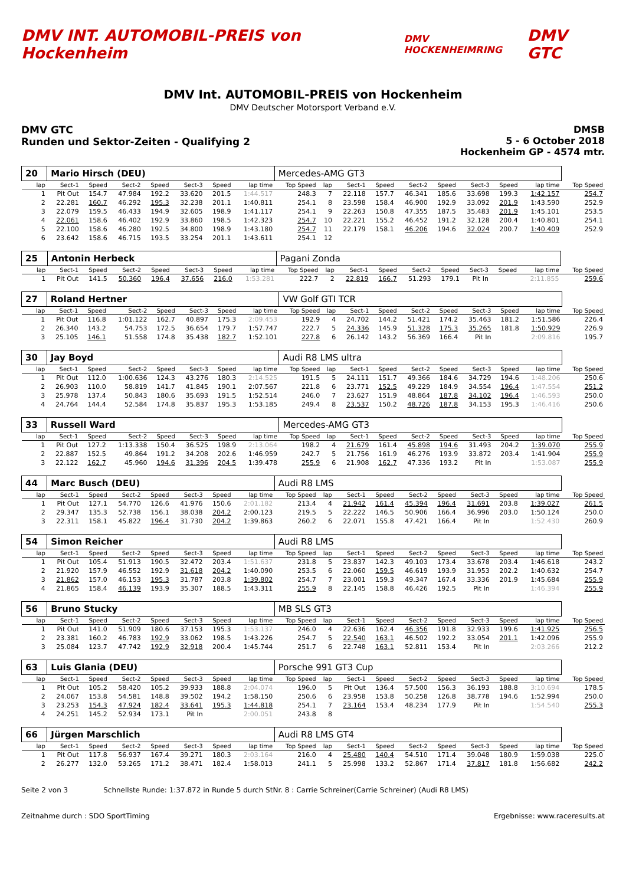DMV INT. AUTOMOBIL-PREIS von Hockenheim
DMV HOCKENHEIMRING
DMV GTC
DMV Int. AUTOMOBIL-PREIS von Hockenheim
DMV Deutscher Motorsport Verband e.V.
DMV GTC
Runden und Sektor-Zeiten - Qualifying 2
DMSB
5 - 6 October 2018
Hockenheim GP - 4574 mtr.
| 20 | Mario Hirsch (DEU) | | | | | | | Mercedes-AMG GT3 | | | | | | | | | |
| lap | Sect-1 | Speed | Sect-2 | Speed | Sect-3 | Speed | lap time | Top Speed | lap | Sect-1 | Speed | Sect-2 | Speed | Sect-3 | Speed | lap time | Top Speed |
| 1 | Pit Out | 154.7 | 47.984 | 192.2 | 33.620 | 201.5 | 1:44.517 | 248.3 | 7 | 22.118 | 157.7 | 46.341 | 185.6 | 33.698 | 199.3 | 1:42.157 | 254.7 |
| 2 | 22.281 | 160.7 | 46.292 | 195.3 | 32.238 | 201.1 | 1:40.811 | 254.1 | 8 | 23.598 | 158.4 | 46.900 | 192.9 | 33.092 | 201.9 | 1:43.590 | 252.9 |
| 3 | 22.079 | 159.5 | 46.433 | 194.9 | 32.605 | 198.9 | 1:41.117 | 254.1 | 9 | 22.263 | 150.8 | 47.355 | 187.5 | 35.483 | 201.9 | 1:45.101 | 253.5 |
| 4 | 22.061 | 158.6 | 46.402 | 192.9 | 33.860 | 198.5 | 1:42.323 | 254.7 | 10 | 22.221 | 155.2 | 46.452 | 191.2 | 32.128 | 200.4 | 1:40.801 | 254.1 |
| 5 | 22.100 | 158.6 | 46.280 | 192.5 | 34.800 | 198.9 | 1:43.180 | 254.7 | 11 | 22.179 | 158.1 | 46.206 | 194.6 | 32.024 | 200.7 | 1:40.409 | 252.9 |
| 6 | 23.642 | 158.6 | 46.715 | 193.5 | 33.254 | 201.1 | 1:43.611 | 254.1 | 12 | | | | | | | | |
| 25 | Antonin Herbeck | | | | | | | Pagani Zonda | | | | | | | | | |
| lap | Sect-1 | Speed | Sect-2 | Speed | Sect-3 | Speed | lap time | Top Speed | lap | Sect-1 | Speed | Sect-2 | Speed | Sect-3 | Speed | lap time | Top Speed |
| 1 | Pit Out | 141.5 | 50.360 | 196.4 | 37.656 | 216.0 | 1:53.281 | 222.7 | 2 | 22.819 | 166.7 | 51.293 | 179.1 | Pit In | | 2:11.855 | 259.6 |
| 27 | Roland Hertner | | | | | | | VW Golf GTI TCR | | | | | | | | | |
| lap | Sect-1 | Speed | Sect-2 | Speed | Sect-3 | Speed | lap time | Top Speed | lap | Sect-1 | Speed | Sect-2 | Speed | Sect-3 | Speed | lap time | Top Speed |
| 1 | Pit Out | 116.8 | 1:01.122 | 162.7 | 40.897 | 175.3 | 2:09.453 | 192.9 | 4 | 24.702 | 144.2 | 51.421 | 174.2 | 35.463 | 181.2 | 1:51.586 | 226.4 |
| 2 | 26.340 | 143.2 | 54.753 | 172.5 | 36.654 | 179.7 | 1:57.747 | 222.7 | 5 | 24.336 | 145.9 | 51.328 | 175.3 | 35.265 | 181.8 | 1:50.929 | 226.9 |
| 3 | 25.105 | 146.1 | 51.558 | 174.8 | 35.438 | 182.7 | 1:52.101 | 227.8 | 6 | 26.142 | 143.2 | 56.369 | 166.4 | Pit In | | 2:09.816 | 195.7 |
| 30 | Jay Boyd | | | | | | | Audi R8 LMS ultra | | | | | | | | | |
| lap | Sect-1 | Speed | Sect-2 | Speed | Sect-3 | Speed | lap time | Top Speed | lap | Sect-1 | Speed | Sect-2 | Speed | Sect-3 | Speed | lap time | Top Speed |
| 1 | Pit Out | 112.0 | 1:00.636 | 124.3 | 43.276 | 180.3 | 2:14.525 | 191.5 | 5 | 24.111 | 151.7 | 49.366 | 184.6 | 34.729 | 194.6 | 1:48.206 | 250.6 |
| 2 | 26.903 | 110.0 | 58.819 | 141.7 | 41.845 | 190.1 | 2:07.567 | 221.8 | 6 | 23.771 | 152.5 | 49.229 | 184.9 | 34.554 | 196.4 | 1:47.554 | 251.2 |
| 3 | 25.978 | 137.4 | 50.843 | 180.6 | 35.693 | 191.5 | 1:52.514 | 246.0 | 7 | 23.627 | 151.9 | 48.864 | 187.8 | 34.102 | 196.4 | 1:46.593 | 250.0 |
| 4 | 24.764 | 144.4 | 52.584 | 174.8 | 35.837 | 195.3 | 1:53.185 | 249.4 | 8 | 23.537 | 150.2 | 48.726 | 187.8 | 34.153 | 195.3 | 1:46.416 | 250.6 |
| 33 | Russell Ward | | | | | | | Mercedes-AMG GT3 | | | | | | | | | |
| lap | Sect-1 | Speed | Sect-2 | Speed | Sect-3 | Speed | lap time | Top Speed | lap | Sect-1 | Speed | Sect-2 | Speed | Sect-3 | Speed | lap time | Top Speed |
| 1 | Pit Out | 127.2 | 1:13.338 | 150.4 | 36.525 | 198.9 | 2:13.064 | 198.2 | 4 | 21.679 | 161.4 | 45.898 | 194.6 | 31.493 | 204.2 | 1:39.070 | 255.9 |
| 2 | 22.887 | 152.5 | 49.864 | 191.2 | 34.208 | 202.6 | 1:46.959 | 242.7 | 5 | 21.756 | 161.9 | 46.276 | 193.9 | 33.872 | 203.4 | 1:41.904 | 255.9 |
| 3 | 22.122 | 162.7 | 45.960 | 194.6 | 31.396 | 204.5 | 1:39.478 | 255.9 | 6 | 21.908 | 162.7 | 47.336 | 193.2 | Pit In | | 1:53.087 | 255.9 |
| 44 | Marc Busch (DEU) | | | | | | | Audi R8 LMS | | | | | | | | | |
| lap | Sect-1 | Speed | Sect-2 | Speed | Sect-3 | Speed | lap time | Top Speed | lap | Sect-1 | Speed | Sect-2 | Speed | Sect-3 | Speed | lap time | Top Speed |
| 1 | Pit Out | 127.1 | 54.770 | 126.6 | 41.976 | 150.6 | 2:01.182 | 213.4 | 4 | 21.942 | 161.4 | 45.394 | 196.4 | 31.691 | 203.8 | 1:39.027 | 261.5 |
| 2 | 29.347 | 135.3 | 52.738 | 156.1 | 38.038 | 204.2 | 2:00.123 | 219.5 | 5 | 22.222 | 146.5 | 50.906 | 166.4 | 36.996 | 203.0 | 1:50.124 | 250.0 |
| 3 | 22.311 | 158.1 | 45.822 | 196.4 | 31.730 | 204.2 | 1:39.863 | 260.2 | 6 | 22.071 | 155.8 | 47.421 | 166.4 | Pit In | | 1:52.430 | 260.9 |
| 54 | Simon Reicher | | | | | | | Audi R8 LMS | | | | | | | | | |
| lap | Sect-1 | Speed | Sect-2 | Speed | Sect-3 | Speed | lap time | Top Speed | lap | Sect-1 | Speed | Sect-2 | Speed | Sect-3 | Speed | lap time | Top Speed |
| 1 | Pit Out | 105.4 | 51.913 | 190.5 | 32.472 | 203.4 | 1:51.637 | 231.8 | 5 | 23.837 | 142.3 | 49.103 | 173.4 | 33.678 | 203.4 | 1:46.618 | 243.2 |
| 2 | 21.920 | 157.9 | 46.552 | 192.9 | 31.618 | 204.2 | 1:40.090 | 253.5 | 6 | 22.060 | 159.5 | 46.619 | 193.9 | 31.953 | 202.2 | 1:40.632 | 254.7 |
| 3 | 21.862 | 157.0 | 46.153 | 195.3 | 31.787 | 203.8 | 1:39.802 | 254.7 | 7 | 23.001 | 159.3 | 49.347 | 167.4 | 33.336 | 201.9 | 1:45.684 | 255.9 |
| 4 | 21.865 | 158.4 | 46.139 | 193.9 | 35.307 | 188.5 | 1:43.311 | 255.9 | 8 | 22.145 | 158.8 | 46.426 | 192.5 | Pit In | | 1:46.394 | 255.9 |
| 56 | Bruno Stucky | | | | | | | MB SLS GT3 | | | | | | | | | |
| lap | Sect-1 | Speed | Sect-2 | Speed | Sect-3 | Speed | lap time | Top Speed | lap | Sect-1 | Speed | Sect-2 | Speed | Sect-3 | Speed | lap time | Top Speed |
| 1 | Pit Out | 141.0 | 51.909 | 180.6 | 37.153 | 195.3 | 1:53.137 | 246.0 | 4 | 22.636 | 162.4 | 46.356 | 191.8 | 32.933 | 199.6 | 1:41.925 | 256.5 |
| 2 | 23.381 | 160.2 | 46.783 | 192.9 | 33.062 | 198.5 | 1:43.226 | 254.7 | 5 | 22.540 | 163.1 | 46.502 | 192.2 | 33.054 | 201.1 | 1:42.096 | 255.9 |
| 3 | 25.084 | 123.7 | 47.742 | 192.9 | 32.918 | 200.4 | 1:45.744 | 251.7 | 6 | 22.748 | 163.1 | 52.811 | 153.4 | Pit In | | 2:03.266 | 212.2 |
| 63 | Luis Glania (DEU) | | | | | | | Porsche 991 GT3 Cup | | | | | | | | | |
| lap | Sect-1 | Speed | Sect-2 | Speed | Sect-3 | Speed | lap time | Top Speed | lap | Sect-1 | Speed | Sect-2 | Speed | Sect-3 | Speed | lap time | Top Speed |
| 1 | Pit Out | 105.2 | 58.420 | 105.2 | 39.933 | 188.8 | 2:04.074 | 196.0 | 5 | Pit Out | 136.4 | 57.500 | 156.3 | 36.193 | 188.8 | 3:10.694 | 178.5 |
| 2 | 24.067 | 153.8 | 54.581 | 148.8 | 39.502 | 194.2 | 1:58.150 | 250.6 | 6 | 23.958 | 153.8 | 50.258 | 126.8 | 38.778 | 194.6 | 1:52.994 | 250.0 |
| 3 | 23.253 | 154.3 | 47.924 | 182.4 | 33.641 | 195.3 | 1:44.818 | 254.1 | 7 | 23.164 | 153.4 | 48.234 | 177.9 | Pit In | | 1:54.540 | 255.3 |
| 4 | 24.251 | 145.2 | 52.934 | 173.1 | Pit In | | 2:00.051 | 243.8 | 8 | | | | | | | | |
| 66 | Jürgen Marschlich | | | | | | | Audi R8 LMS GT4 | | | | | | | | | |
| lap | Sect-1 | Speed | Sect-2 | Speed | Sect-3 | Speed | lap time | Top Speed | lap | Sect-1 | Speed | Sect-2 | Speed | Sect-3 | Speed | lap time | Top Speed |
| 1 | Pit Out | 117.8 | 56.937 | 167.4 | 39.271 | 180.3 | 2:03.164 | 216.0 | 4 | 25.480 | 140.4 | 54.510 | 171.4 | 39.048 | 180.9 | 1:59.038 | 225.0 |
| 2 | 26.277 | 132.0 | 53.265 | 171.2 | 38.471 | 182.4 | 1:58.013 | 241.1 | 5 | 25.998 | 133.2 | 52.867 | 171.4 | 37.817 | 181.8 | 1:56.682 | 242.2 |
Seite 2 von 3 Schnellste Runde: 1:37.872 in Runde 5 durch StNr. 8 : Carrie Schreiner(Carrie Schreiner) (Audi R8 LMS)
Zeitnahme durch : SDO SportTiming Ergebnisse: www.raceresults.at